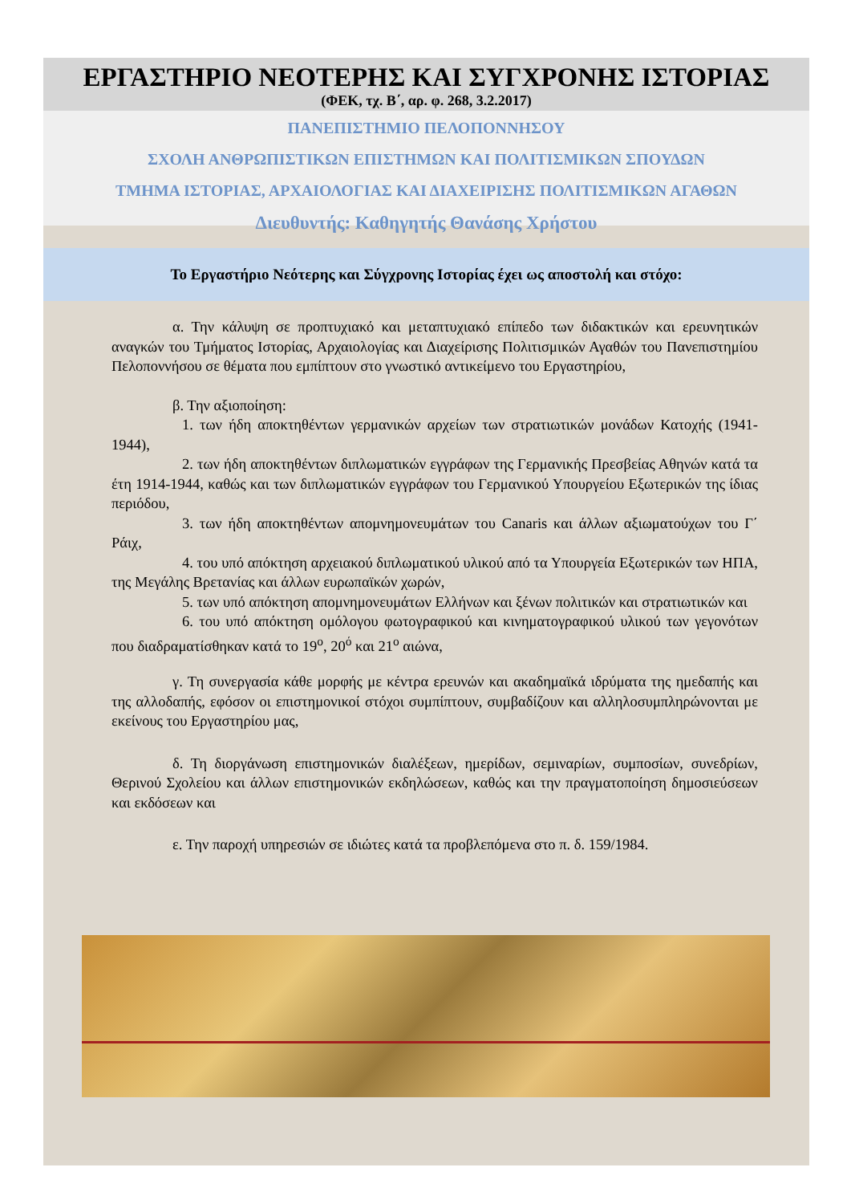ΕΡΓΑΣΤΗΡΙΟ ΝΕΟΤΕΡΗΣ ΚΑΙ ΣΥΓΧΡΟΝΗΣ ΙΣΤΟΡΙΑΣ
(ΦΕΚ, τχ. Β΄, αρ. φ. 268, 3.2.2017)
ΠΑΝΕΠΙΣΤΗΜΙΟ ΠΕΛΟΠΟΝΝΗΣΟΥ
ΣΧΟΛΗ ΑΝΘΡΩΠΙΣΤΙΚΩΝ ΕΠΙΣΤΗΜΩΝ ΚΑΙ ΠΟΛΙΤΙΣΜΙΚΩΝ ΣΠΟΥΔΩΝ
ΤΜΗΜΑ ΙΣΤΟΡΙΑΣ, ΑΡΧΑΙΟΛΟΓΙΑΣ ΚΑΙ ΔΙΑΧΕΙΡΙΣΗΣ ΠΟΛΙΤΙΣΜΙΚΩΝ ΑΓΑΘΩΝ
Διευθυντής: Καθηγητής Θανάσης Χρήστου
Το Εργαστήριο Νεότερης και Σύγχρονης Ιστορίας έχει ως αποστολή και στόχο:
α. Την κάλυψη σε προπτυχιακό και μεταπτυχιακό επίπεδο των διδακτικών και ερευνητικών αναγκών του Τμήματος Ιστορίας, Αρχαιολογίας και Διαχείρισης Πολιτισμικών Αγαθών του Πανεπιστημίου Πελοποννήσου σε θέματα που εμπίπτουν στο γνωστικό αντικείμενο του Εργαστηρίου,
β. Την αξιοποίηση:
1. των ήδη αποκτηθέντων γερμανικών αρχείων των στρατιωτικών μονάδων Κατοχής (1941-1944),
2. των ήδη αποκτηθέντων διπλωματικών εγγράφων της Γερμανικής Πρεσβείας Αθηνών κατά τα έτη 1914-1944, καθώς και των διπλωματικών εγγράφων του Γερμανικού Υπουργείου Εξωτερικών της ίδιας περιόδου,
3. των ήδη αποκτηθέντων απομνημονευμάτων του Canaris και άλλων αξιωματούχων του Γ΄ Ράιχ,
4. του υπό απόκτηση αρχειακού διπλωματικού υλικού από τα Υπουργεία Εξωτερικών των ΗΠΑ, της Μεγάλης Βρετανίας και άλλων ευρωπαϊκών χωρών,
5. των υπό απόκτηση απομνημονευμάτων Ελλήνων και ξένων πολιτικών και στρατιωτικών και
6. του υπό απόκτηση ομόλογου φωτογραφικού και κινηματογραφικού υλικού των γεγονότων που διαδραματίσθηκαν κατά το 19<sup>ο</sup>, 20<sup>ό</sup> και 21<sup>ο</sup> αιώνα,
γ. Τη συνεργασία κάθε μορφής με κέντρα ερευνών και ακαδημαϊκά ιδρύματα της ημεδαπής και της αλλοδαπής, εφόσον οι επιστημονικοί στόχοι συμπίπτουν, συμβαδίζουν και αλληλοσυμπληρώνονται με εκείνους του Εργαστηρίου μας,
δ. Τη διοργάνωση επιστημονικών διαλέξεων, ημερίδων, σεμιναρίων, συμποσίων, συνεδρίων, Θερινού Σχολείου και άλλων επιστημονικών εκδηλώσεων, καθώς και την πραγματοποίηση δημοσιεύσεων και εκδόσεων και
ε. Την παροχή υπηρεσιών σε ιδιώτες κατά τα προβλεπόμενα στο π. δ. 159/1984.